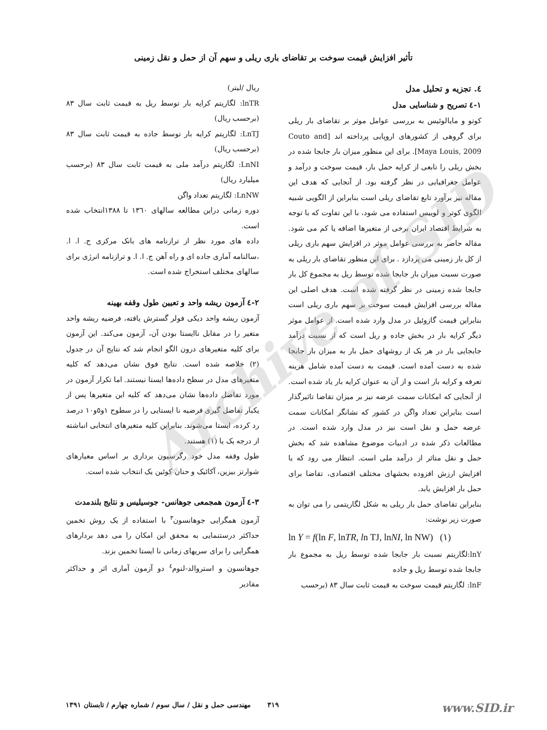تأثیر افزایش قیمت سوخت بر تقاضای باری ریلی و سهم آن از حمل و نقل زمینی
٤. تجزیه و تحلیل مدل
١-٤ تصریح و شناسایی مدل
کوتو و مایالوئیس به بررسی عوامل موثر بر تقاضای بار ریلی برای گروهی از کشورهای اروپایی پرداخته اند [Couto and Maya Louis, 2009]. برای این منظور میزان بار جابجا شده در بخش ریلی را تابعی از کرایه حمل بار، قیمت سوخت و درآمد و عوامل جغرافیایی در نظر گرفته بود. از آنجایی که هدف این مقاله نیز برآورد تابع تقاضای ریلی است بنابراین از الگویی شبیه الگوی کوتر و لوییس استفاده می شود، با این تفاوت که با توجه به شرایط اقتصاد ایران برخی از متغیرها اضافه یا کم می شود. مقاله حاضر به بررسی عوامل موثر در افزایش سهم باری ریلی از کل بار زمینی می پردازد . برای این منظور تقاضای بار ریلی به صورت نسبت میزان بار جابجا شده توسط ریل به مجموع کل بار جابجا شده زمینی در نظر گرفته شده است. هدف اصلی این مقاله بررسی افزایش قیمت سوخت بر سهم باری ریلی است بنابراین قیمت گازوئیل در مدل وارد شده است. از عوامل موثر دیگر کرایه بار در بخش جاده و ریل است که از نسبت درآمد جابجایی بار در هر یک از روشهای حمل بار به میزان بار جابجا شده به دست آمده است. قیمت به دست آمده شامل هزینه تعرفه و کرایه بار است و از آن به عنوان کرایه بار یاد شده است. از آنجایی که امکانات سمت عرضه نیز بر میزان تقاضا تاثیرگذار است بنابراین تعداد واگن در کشور که نشانگر امکانات سمت عرضه حمل و نقل است نیز در مدل وارد شده است. در مطالعات ذکر شده در ادبیات موضوع مشاهده شد که بخش حمل و نقل متاثر از درآمد ملی است. انتظار می رود که با افزایش ارزش افزوده بخشهای مختلف اقتصادی، تقاضا برای حمل بار افزایش یابد.
بنابراین تقاضای حمل بار ریلی به شکل لگاریتمی را می توان به صورت زیر نوشت:
ln Y = f(ln F, lnTR, ln TJ, lnNI, ln NW) (١)
lnY:لگاریتم نسبت بار جابجا شده توسط ریل به مجموع بار جابجا شده توسط ریل و جاده
lnF: لگاریتم قیمت سوخت به قیمت ثابت سال ٨٣ (برحسب
ریال /لیتر)
lnTR: لگاریتم کرایه بار توسط ریل به قیمت ثابت سال ٨٣ (برحسب ریال)
LnTJ: لگاریتم کرایه بار توسط جاده به قیمت ثابت سال ٨٣ (برحسب ریال)
LnNI: لگاریتم درآمد ملی به قیمت ثابت سال ٨٣ (برحسب میلیارد ریال)
LnNW: لگاریتم تعداد واگن
دوره زمانی دراین مطالعه سالهای ١٣٦٠ تا ١٣٨٨انتخاب شده است.
داده های مورد نظر از ترازنامه های بانک مرکزی ج. ا. ا. ،سالنامه آماری جاده ای و راه آهن ج. ا. ا. و ترازنامه انرژی برای سالهای مختلف استخراج شده است.
٢-٤ آزمون ریشه واحد و تعیین طول وقفه بهینه
آزمون ریشه واحد دیکی فولر گسترش یافته، فرضیه ریشه واحد متغیر را در مقابل ناایستا بودن آن، آزمون می‌کند. این آزمون برای کلیه متغیرهای درون الگو انجام شد که نتایج آن در جدول (٢) خلاصه شده است. نتایج فوق نشان می‌دهد که کلیه متغیرهای مدل در سطح داده‌ها ایستا نیستند. اما تکرار آزمون در مورد تفاضل داده‌ها نشان می‌دهد که کلیه این متغیرها پس از یکبار تفاضل گیری فرضیه نا ایستایی را در سطوح ١و٥و١٠ درصد رد کرده، ایستا می‌شوند. بنابراین کلیه متغیرهای انتخابی انباشته از درجه یک یا (١) هستند.
طول وقفه مدل خود رگرسیون برداری بر اساس معیارهای شوارتز بیزین، آکائیک و حنان کوئین یک انتخاب شده است.
٣-٤ آزمون همجمعی جوهانس- جوسیلیس و نتایج بلندمدت
آزمون همگرایی جوهانسون<sup>٣</sup> با استفاده از یک روش تخمین حداکثر درستنمایی به محقق این امکان را می دهد بردارهای همگرایی را برای سریهای زمانی نا ایستا تخمین بزند.
جوهانسون و استروالد-لنوم<sup>٤</sup> دو آزمون آماری اثر و حداکثر مقادیر
Archive of SID
www.SID.ir ٣١٩ مهندسی حمل و نقل / سال سوم / شماره چهارم / تابستان ١٣٩١